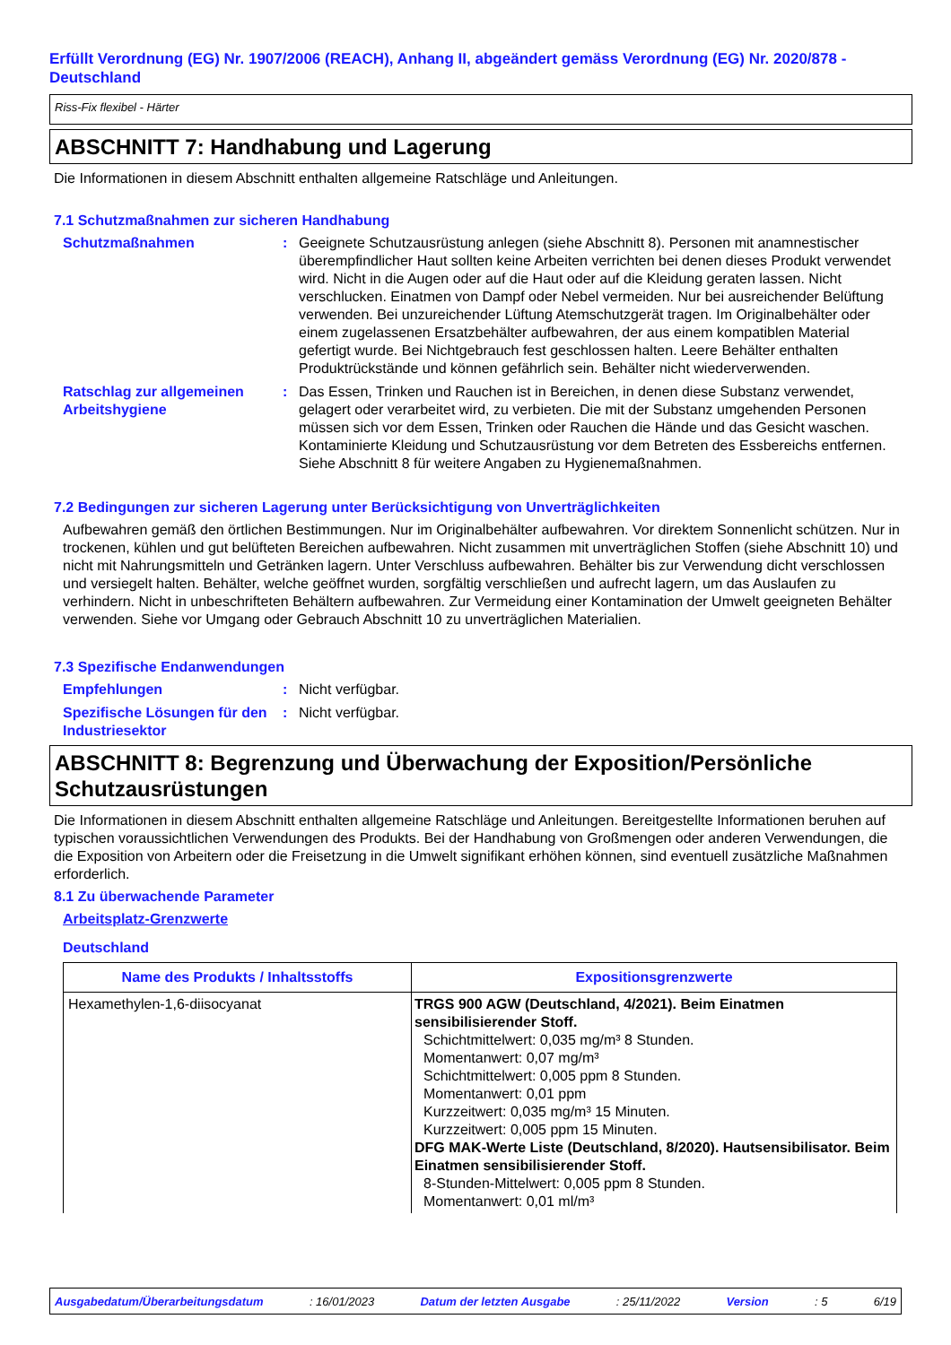Erfüllt Verordnung (EG) Nr. 1907/2006 (REACH), Anhang II, abgeändert gemäss Verordnung (EG) Nr. 2020/878 - Deutschland
Riss-Fix flexibel - Härter
ABSCHNITT 7: Handhabung und Lagerung
Die Informationen in diesem Abschnitt enthalten allgemeine Ratschläge und Anleitungen.
7.1 Schutzmaßnahmen zur sicheren Handhabung
Schutzmaßnahmen : Geeignete Schutzausrüstung anlegen (siehe Abschnitt 8). Personen mit anamnestischer überempfindlicher Haut sollten keine Arbeiten verrichten bei denen dieses Produkt verwendet wird. Nicht in die Augen oder auf die Haut oder auf die Kleidung geraten lassen. Nicht verschlucken. Einatmen von Dampf oder Nebel vermeiden. Nur bei ausreichender Belüftung verwenden. Bei unzureichender Lüftung Atemschutzgerät tragen. Im Originalbehälter oder einem zugelassenen Ersatzbehälter aufbewahren, der aus einem kompatiblen Material gefertigt wurde. Bei Nichtgebrauch fest geschlossen halten. Leere Behälter enthalten Produktrückstände und können gefährlich sein. Behälter nicht wiederverwenden.
Ratschlag zur allgemeinen Arbeitshygiene
: Das Essen, Trinken und Rauchen ist in Bereichen, in denen diese Substanz verwendet, gelagert oder verarbeitet wird, zu verbieten. Die mit der Substanz umgehenden Personen müssen sich vor dem Essen, Trinken oder Rauchen die Hände und das Gesicht waschen. Kontaminierte Kleidung und Schutzausrüstung vor dem Betreten des Essbereichs entfernen. Siehe Abschnitt 8 für weitere Angaben zu Hygienemaßnahmen.
7.2 Bedingungen zur sicheren Lagerung unter Berücksichtigung von Unverträglichkeiten
Aufbewahren gemäß den örtlichen Bestimmungen. Nur im Originalbehälter aufbewahren. Vor direktem Sonnenlicht schützen. Nur in trockenen, kühlen und gut belüfteten Bereichen aufbewahren. Nicht zusammen mit unverträglichen Stoffen (siehe Abschnitt 10) und nicht mit Nahrungsmitteln und Getränken lagern. Unter Verschluss aufbewahren. Behälter bis zur Verwendung dicht verschlossen und versiegelt halten. Behälter, welche geöffnet wurden, sorgfältig verschließen und aufrecht lagern, um das Auslaufen zu verhindern. Nicht in unbeschrifteten Behältern aufbewahren. Zur Vermeidung einer Kontamination der Umwelt geeigneten Behälter verwenden. Siehe vor Umgang oder Gebrauch Abschnitt 10 zu unverträglichen Materialien.
7.3 Spezifische Endanwendungen
Empfehlungen : Nicht verfügbar.
Spezifische Lösungen für den Industriesektor
: Nicht verfügbar.
ABSCHNITT 8: Begrenzung und Überwachung der Exposition/Persönliche Schutzausrüstungen
Die Informationen in diesem Abschnitt enthalten allgemeine Ratschläge und Anleitungen. Bereitgestellte Informationen beruhen auf typischen voraussichtlichen Verwendungen des Produkts. Bei der Handhabung von Großmengen oder anderen Verwendungen, die die Exposition von Arbeitern oder die Freisetzung in die Umwelt signifikant erhöhen können, sind eventuell zusätzliche Maßnahmen erforderlich.
8.1 Zu überwachende Parameter
Arbeitsplatz-Grenzwerte
Deutschland
| Name des Produkts / Inhaltsstoffs | Expositionsgrenzwerte |
| --- | --- |
| Hexamethylen-1,6-diisocyanat | TRGS 900 AGW (Deutschland, 4/2021). Beim Einatmen sensibilisierender Stoff. Schichtmittelwert: 0,035 mg/m³ 8 Stunden. Momentanwert: 0,07 mg/m³ Schichtmittelwert: 0,005 ppm 8 Stunden. Momentanwert: 0,01 ppm Kurzzeitwert: 0,035 mg/m³ 15 Minuten. Kurzzeitwert: 0,005 ppm 15 Minuten. DFG MAK-Werte Liste (Deutschland, 8/2020). Hautsensibilisator. Beim Einatmen sensibilisierender Stoff. 8-Stunden-Mittelwert: 0,005 ppm 8 Stunden. Momentanwert: 0,01 ml/m³ |
Ausgabedatum/Überarbeitungsdatum: 16/01/2023 Datum der letzten Ausgabe: 25/11/2022 Version: 5 6/19